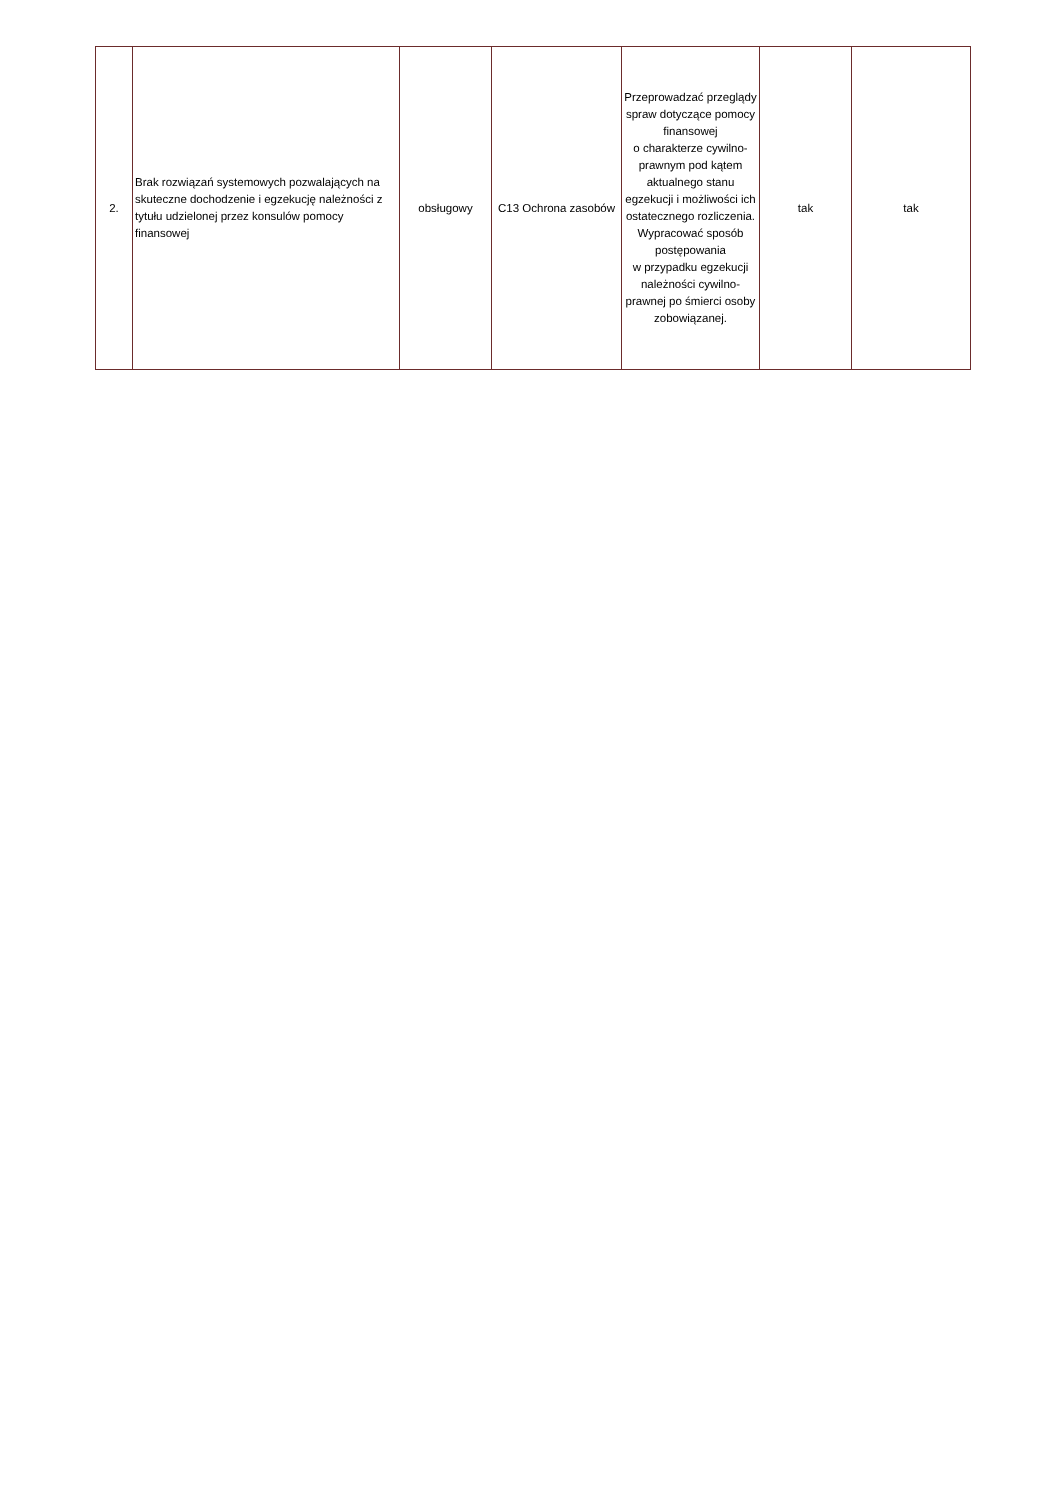| 2. | Brak rozwiązań systemowych pozwalających na skuteczne dochodzenie i egzekucję należności z tytułu udzielonej przez konsulów pomocy finansowej | obsługowy | C13 Ochrona zasobów | Przeprowadzać przeglądy spraw dotyczące pomocy finansowej o charakterze cywilno-prawnym pod kątem aktualnego stanu egzekucji i możliwości ich ostatecznego rozliczenia. Wypracować sposób postępowania w przypadku egzekucji należności cywilno-prawnej po śmierci osoby zobowiązanej. | tak | tak |